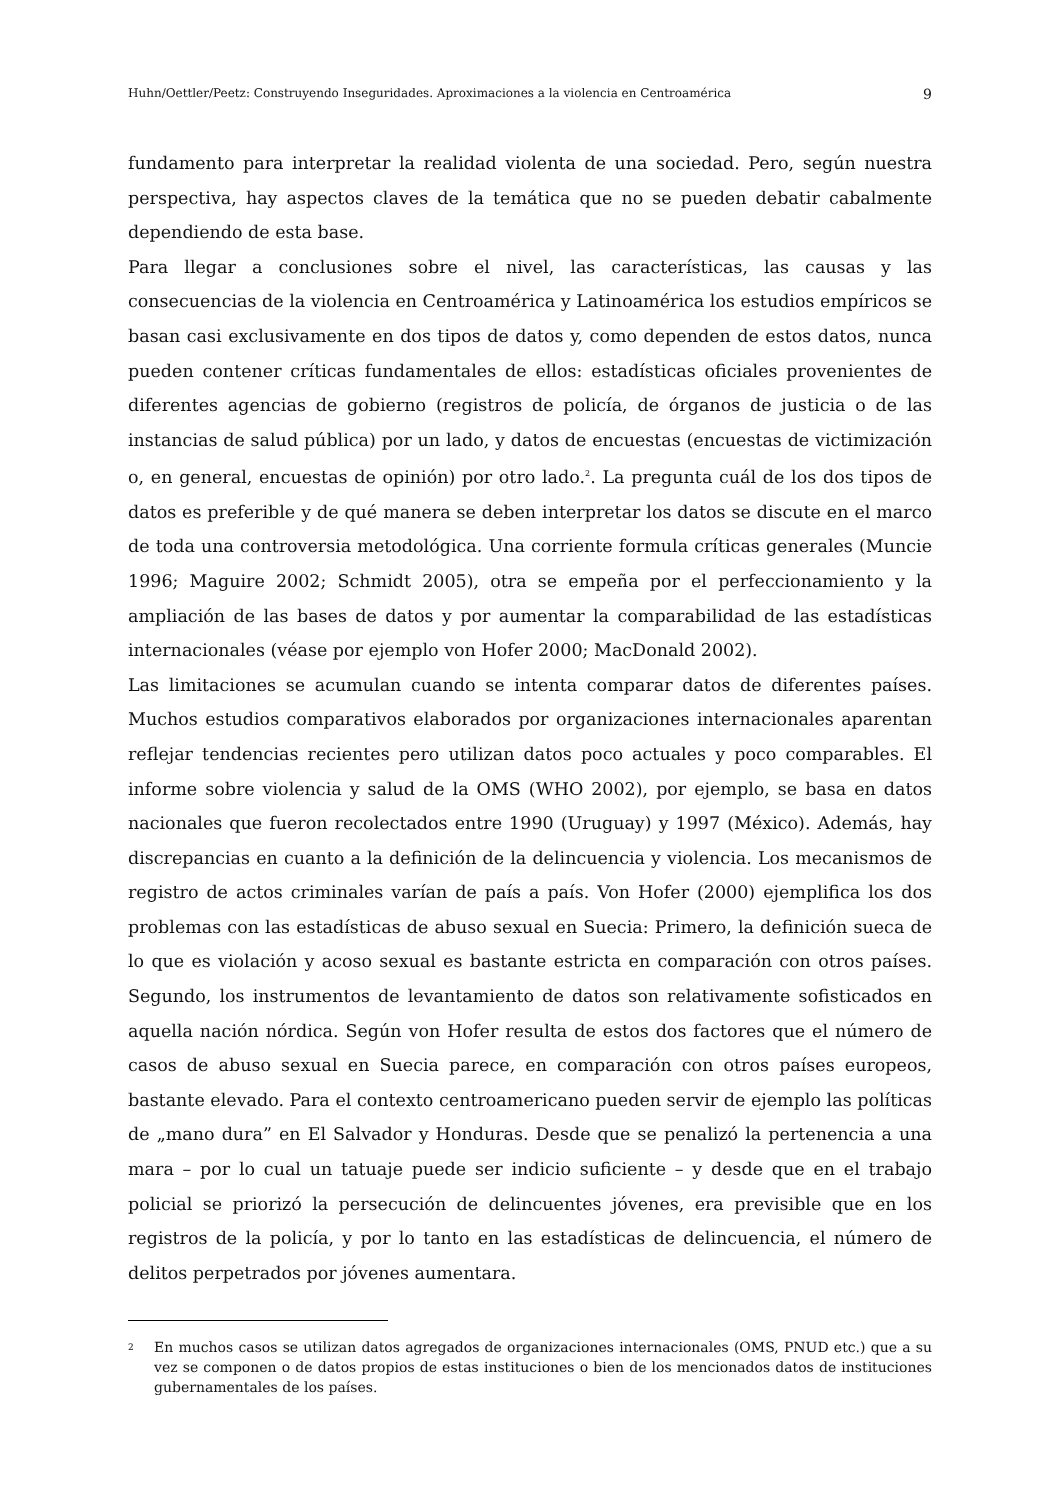Huhn/Oettler/Peetz: Construyendo Inseguridades. Aproximaciones a la violencia en Centroamérica 9
fundamento para interpretar la realidad violenta de una sociedad. Pero, según nuestra perspectiva, hay aspectos claves de la temática que no se pueden debatir cabalmente dependiendo de esta base.
Para llegar a conclusiones sobre el nivel, las características, las causas y las consecuencias de la violencia en Centroamérica y Latinoamérica los estudios empíricos se basan casi exclusivamente en dos tipos de datos y, como dependen de estos datos, nunca pueden contener críticas fundamentales de ellos: estadísticas oficiales provenientes de diferentes agencias de gobierno (registros de policía, de órganos de justicia o de las instancias de salud pública) por un lado, y datos de encuestas (encuestas de victimización o, en general, encuestas de opinión) por otro lado.<sup>2</sup>. La pregunta cuál de los dos tipos de datos es preferible y de qué manera se deben interpretar los datos se discute en el marco de toda una controversia metodológica. Una corriente formula críticas generales (Muncie 1996; Maguire 2002; Schmidt 2005), otra se empeña por el perfeccionamiento y la ampliación de las bases de datos y por aumentar la comparabilidad de las estadísticas internacionales (véase por ejemplo von Hofer 2000; MacDonald 2002).
Las limitaciones se acumulan cuando se intenta comparar datos de diferentes países. Muchos estudios comparativos elaborados por organizaciones internacionales aparentan reflejar tendencias recientes pero utilizan datos poco actuales y poco comparables. El informe sobre violencia y salud de la OMS (WHO 2002), por ejemplo, se basa en datos nacionales que fueron recolectados entre 1990 (Uruguay) y 1997 (México). Además, hay discrepancias en cuanto a la definición de la delincuencia y violencia. Los mecanismos de registro de actos criminales varían de país a país. Von Hofer (2000) ejemplifica los dos problemas con las estadísticas de abuso sexual en Suecia: Primero, la definición sueca de lo que es violación y acoso sexual es bastante estricta en comparación con otros países. Segundo, los instrumentos de levantamiento de datos son relativamente sofisticados en aquella nación nórdica. Según von Hofer resulta de estos dos factores que el número de casos de abuso sexual en Suecia parece, en comparación con otros países europeos, bastante elevado. Para el contexto centroamericano pueden servir de ejemplo las políticas de „mano dura” en El Salvador y Honduras. Desde que se penalizó la pertenencia a una mara – por lo cual un tatuaje puede ser indicio suficiente – y desde que en el trabajo policial se priorizó la persecución de delincuentes jóvenes, era previsible que en los registros de la policía, y por lo tanto en las estadísticas de delincuencia, el número de delitos perpetrados por jóvenes aumentara.
<sup>2</sup> En muchos casos se utilizan datos agregados de organizaciones internacionales (OMS, PNUD etc.) que a su vez se componen o de datos propios de estas instituciones o bien de los mencionados datos de instituciones gubernamentales de los países.